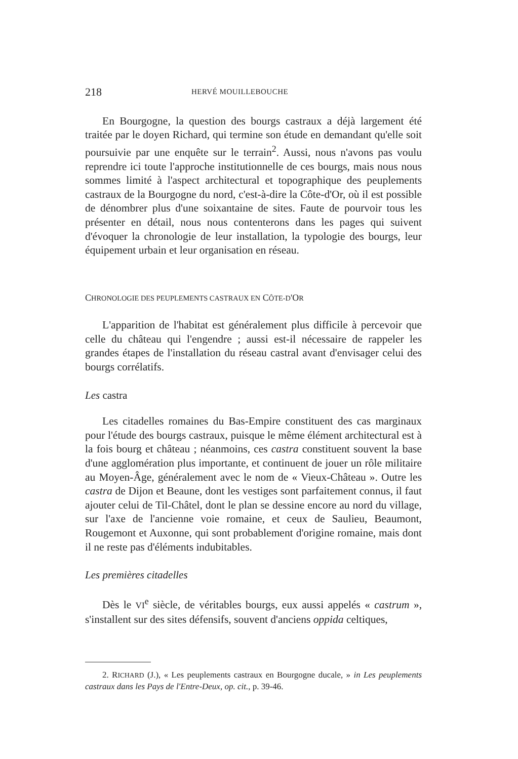218 HERVÉ MOUILLEBOUCHE
En Bourgogne, la question des bourgs castraux a déjà largement été traitée par le doyen Richard, qui termine son étude en demandant qu'elle soit poursuivie par une enquête sur le terrain<sup>2</sup>. Aussi, nous n'avons pas voulu reprendre ici toute l'approche institutionnelle de ces bourgs, mais nous nous sommes limité à l'aspect architectural et topographique des peuplements castraux de la Bourgogne du nord, c'est-à-dire la Côte-d'Or, où il est possible de dénombrer plus d'une soixantaine de sites. Faute de pourvoir tous les présenter en détail, nous nous contenterons dans les pages qui suivent d'évoquer la chronologie de leur installation, la typologie des bourgs, leur équipement urbain et leur organisation en réseau.
CHRONOLOGIE DES PEUPLEMENTS CASTRAUX EN CÔTE-D'OR
L'apparition de l'habitat est généralement plus difficile à percevoir que celle du château qui l'engendre ; aussi est-il nécessaire de rappeler les grandes étapes de l'installation du réseau castral avant d'envisager celui des bourgs corrélatifs.
Les castra
Les citadelles romaines du Bas-Empire constituent des cas marginaux pour l'étude des bourgs castraux, puisque le même élément architectural est à la fois bourg et château ; néanmoins, ces castra constituent souvent la base d'une agglomération plus importante, et continuent de jouer un rôle militaire au Moyen-Âge, généralement avec le nom de « Vieux-Château ». Outre les castra de Dijon et Beaune, dont les vestiges sont parfaitement connus, il faut ajouter celui de Til-Châtel, dont le plan se dessine encore au nord du village, sur l'axe de l'ancienne voie romaine, et ceux de Saulieu, Beaumont, Rougemont et Auxonne, qui sont probablement d'origine romaine, mais dont il ne reste pas d'éléments indubitables.
Les premières citadelles
Dès le VI<sup>e</sup> siècle, de véritables bourgs, eux aussi appelés « castrum », s'installent sur des sites défensifs, souvent d'anciens oppida celtiques,
2. RICHARD (J.), « Les peuplements castraux en Bourgogne ducale, » in Les peuplements castraux dans les Pays de l'Entre-Deux, op. cit., p. 39-46.